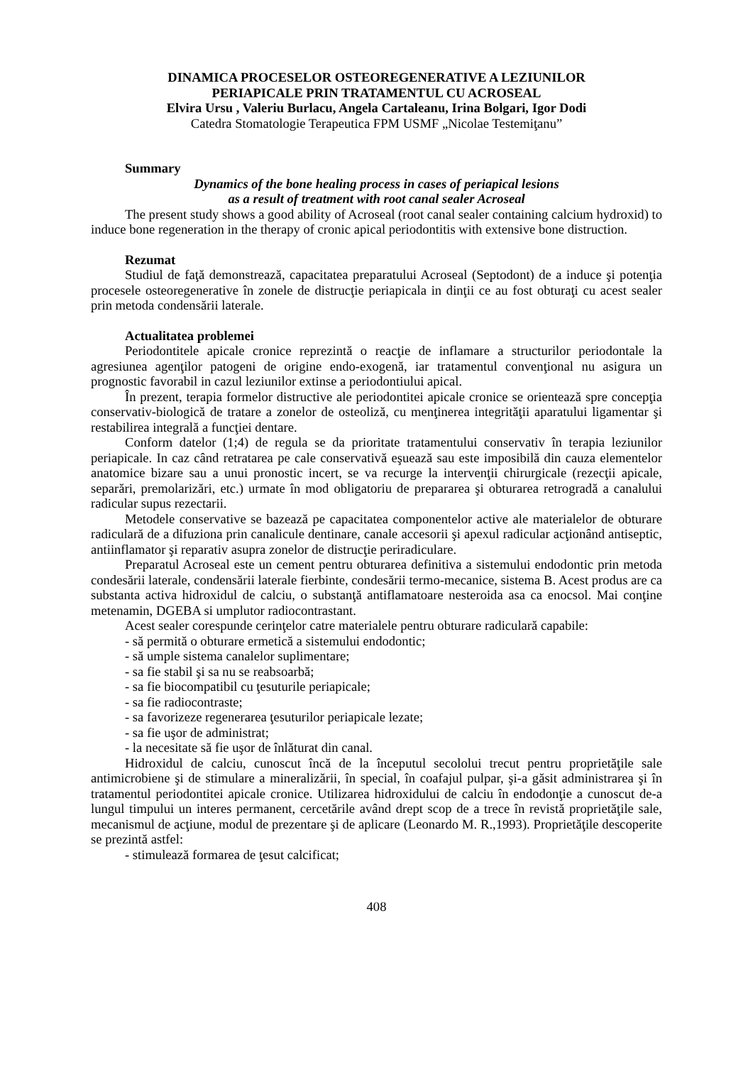DINAMICA PROCESELOR OSTEOREGENERATIVE A LEZIUNILOR
PERIAPICALE PRIN TRATAMENTUL CU ACROSEAL
Elvira Ursu , Valeriu Burlacu, Angela Cartaleanu, Irina Bolgari, Igor Dodi
Catedra Stomatologie Terapeutica FPM USMF „Nicolae Testemiţanu”
Summary
Dynamics of the bone healing process in cases of periapical lesions
as a result of treatment with root canal sealer Acroseal
The present study shows a good ability of Acroseal (root canal sealer containing calcium hydroxid) to induce bone regeneration in the therapy of cronic apical periodontitis with extensive bone distruction.
Rezumat
Studiul de faţă demonstrează, capacitatea preparatului Acroseal (Septodont) de a induce şi potenţia procesele osteoregenerative în zonele de distrucţie periapicala in dinţii ce au fost obturaţi cu acest sealer prin metoda condensării laterale.
Actualitatea problemei
Periodontitele apicale cronice reprezintă o reacţie de inflamare a structurilor periodontale la agresiunea agenţilor patogeni de origine endo-exogenă, iar tratamentul convenţional nu asigura un prognostic favorabil in cazul leziunilor extinse a periodontiului apical.
În prezent, terapia formelor distructive ale periodontitei apicale cronice se orientează spre concepţia conservativ-biologică de tratare a zonelor de osteoliză, cu menţinerea integrităţii aparatului ligamentar şi restabilirea integrală a funcţiei dentare.
Conform datelor (1;4) de regula se da prioritate tratamentului conservativ în terapia leziunilor periapicale. In caz când retratarea pe cale conservativă eşuează sau este imposibilă din cauza elementelor anatomice bizare sau a unui pronostic incert, se va recurge la intervenţii chirurgicale (rezecţii apicale, separări, premolarizări, etc.) urmate în mod obligatoriu de prepararea şi obturarea retrogradă a canalului radicular supus rezectarii.
Metodele conservative se bazează pe capacitatea componentelor active ale materialelor de obturare radiculară de a difuziona prin canalicule dentinare, canale accesorii şi apexul radicular acţionând antiseptic, antiinflamator şi reparativ asupra zonelor de distrucţie periradiculare.
Preparatul Acroseal este un cement pentru obturarea definitiva a sistemului endodontic prin metoda condesării laterale, condensării laterale fierbinte, condesării termo-mecanice, sistema B. Acest produs are ca substanta activa hidroxidul de calciu, o substanţă antiflamatoare nesteroida asa ca enocsol. Mai conţine metenamin, DGEBA si umplutor radiocontrastant.
Acest sealer corespunde cerinţelor catre materialele pentru obturare radiculară capabile:
- să permită o obturare ermetică a sistemului endodontic;
- să umple sistema canalelor suplimentare;
- sa fie stabil şi sa nu se reabsoarbă;
- sa fie biocompatibil cu ţesuturile periapicale;
- sa fie radiocontraste;
- sa favorizeze regenerarea ţesuturilor periapicale lezate;
- sa fie uşor de administrat;
- la necesitate să fie uşor de înlăturat din canal.
Hidroxidul de calciu, cunoscut încă de la începutul secololui trecut pentru proprietăţile sale antimicrobiene şi de stimulare a mineralizării, în special, în coafajul pulpar, şi-a găsit administrarea şi în tratamentul periodontitei apicale cronice. Utilizarea hidroxidului de calciu în endodonţie a cunoscut de-a lungul timpului un interes permanent, cercetările având drept scop de a trece în revistă proprietăţile sale, mecanismul de acţiune, modul de prezentare şi de aplicare (Leonardo M. R.,1993). Proprietăţile descoperite se prezintă astfel:
- stimulează formarea de ţesut calcificat;
408